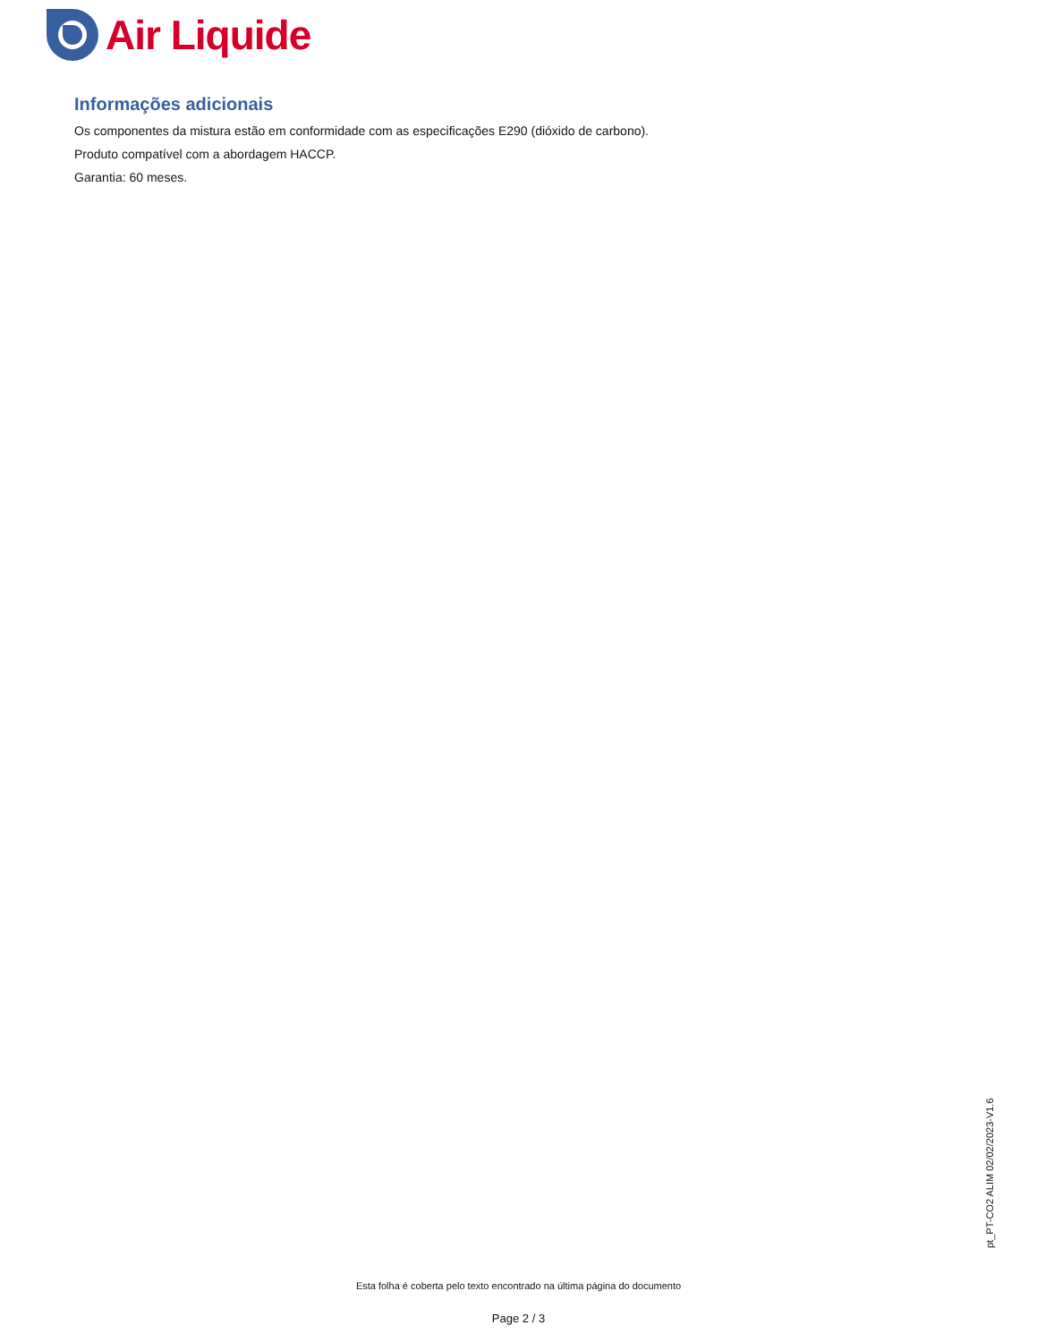Air Liquide
Informações adicionais
Os componentes da mistura estão em conformidade com as especificações E290 (dióxido de carbono).
Produto compatível com a abordagem HACCP.
Garantia: 60 meses.
pt_PT-CO2 ALIM 02/02/2023-V1.6
Esta folha é coberta pelo texto encontrado na última página do documento
Page 2 / 3